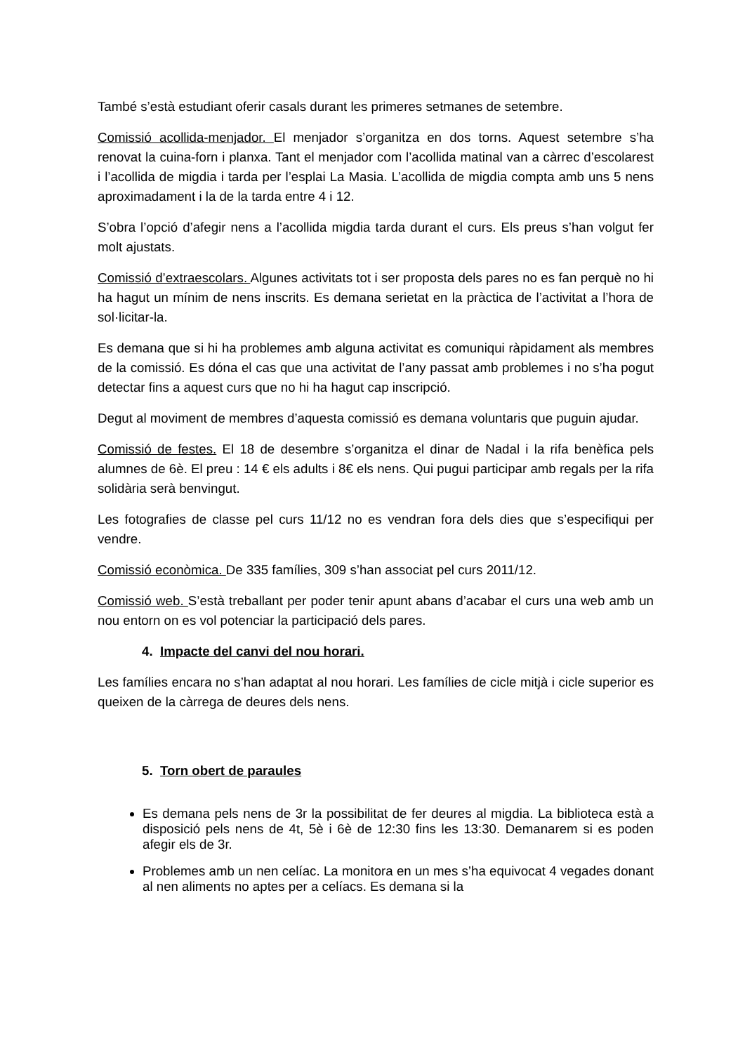També s’està estudiant oferir casals durant les primeres setmanes de setembre.
Comissió acollida-menjador. El menjador s’organitza en dos torns. Aquest setembre s’ha renovat la cuina-forn i planxa. Tant el menjador com l’acollida matinal van a càrrec d’escolarest i l’acollida de migdia i tarda per l’esplai La Masia. L’acollida de migdia compta amb uns 5 nens aproximadament i la de la tarda entre 4 i 12.
S’obra l’opció d’afegir nens a l’acollida migdia tarda durant el curs. Els preus s’han volgut fer molt ajustats.
Comissió d’extraescolars. Algunes activitats tot i ser proposta dels pares no es fan perquè no hi ha hagut un mínim de nens inscrits. Es demana serietat en la pràctica de l’activitat a l’hora de sol·licitar-la.
Es demana que si hi ha problemes amb alguna activitat es comuniqui ràpidament als membres de la comissió. Es dóna el cas que una activitat de l’any passat amb problemes i no s’ha pogut detectar fins a aquest curs que no hi ha hagut cap inscripció.
Degut al moviment de membres d’aquesta comissió es demana voluntaris que puguin ajudar.
Comissió de festes. El 18 de desembre s’organitza el dinar de Nadal i la rifa benèfica pels alumnes de 6è. El preu : 14 € els adults i 8€ els nens. Qui pugui participar amb regals per la rifa solidària serà benvingut.
Les fotografies de classe pel curs 11/12 no es vendran fora dels dies que s’especifiqui per vendre.
Comissió econòmica. De 335 famílies, 309 s’han associat pel curs 2011/12.
Comissió web. S’està treballant per poder tenir apunt abans d’acabar el curs una web amb un nou entorn on es vol potenciar la participació dels pares.
4. Impacte del canvi del nou horari.
Les famílies encara no s’han adaptat al nou horari. Les famílies de cicle mitjà i cicle superior es queixen de la càrrega de deures dels nens.
5. Torn obert de paraules
Es demana pels nens de 3r la possibilitat de fer deures al migdia. La biblioteca està a disposició pels nens de 4t, 5è i 6è de 12:30 fins les 13:30. Demanarem si es poden afegir els de 3r.
Problemes amb un nen celíac. La monitora en un mes s’ha equivocat 4 vegades donant al nen aliments no aptes per a celíacs. Es demana si la